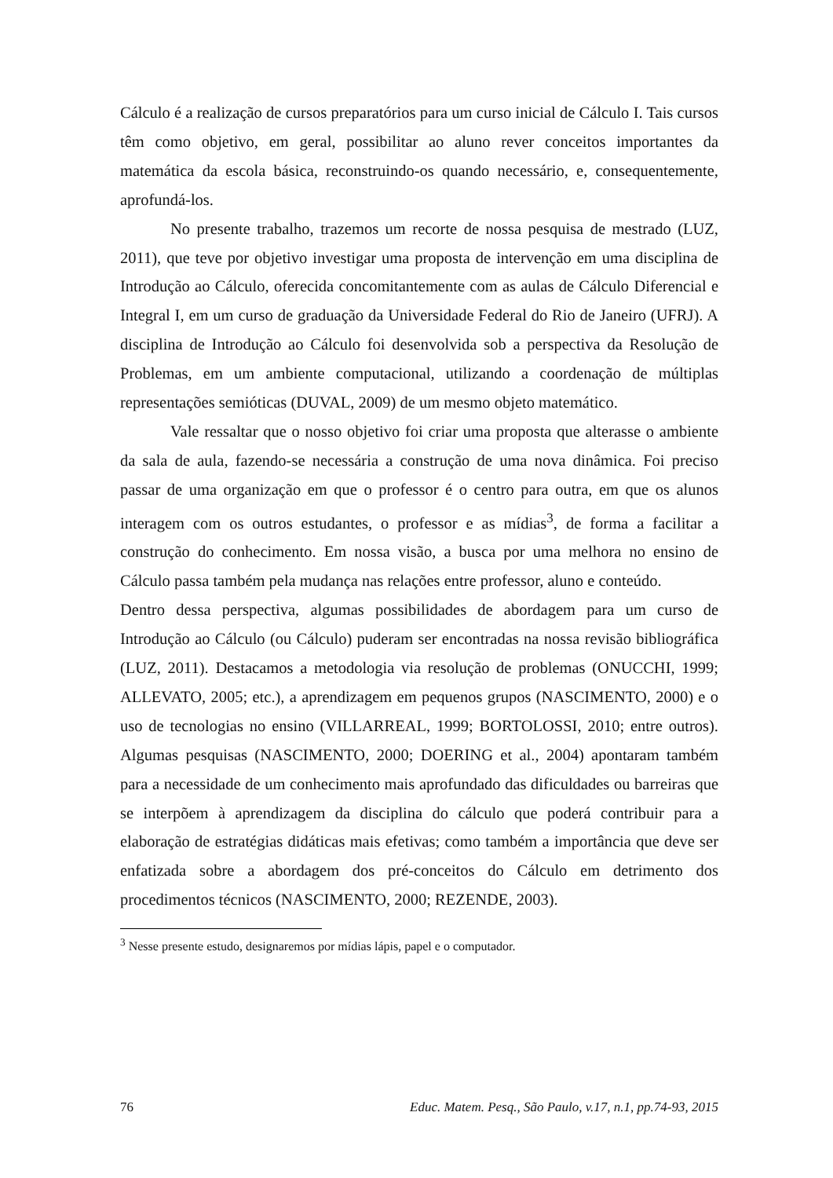Cálculo é a realização de cursos preparatórios para um curso inicial de Cálculo I. Tais cursos têm como objetivo, em geral, possibilitar ao aluno rever conceitos importantes da matemática da escola básica, reconstruindo-os quando necessário, e, consequentemente, aprofundá-los.
No presente trabalho, trazemos um recorte de nossa pesquisa de mestrado (LUZ, 2011), que teve por objetivo investigar uma proposta de intervenção em uma disciplina de Introdução ao Cálculo, oferecida concomitantemente com as aulas de Cálculo Diferencial e Integral I, em um curso de graduação da Universidade Federal do Rio de Janeiro (UFRJ). A disciplina de Introdução ao Cálculo foi desenvolvida sob a perspectiva da Resolução de Problemas, em um ambiente computacional, utilizando a coordenação de múltiplas representações semióticas (DUVAL, 2009) de um mesmo objeto matemático.
Vale ressaltar que o nosso objetivo foi criar uma proposta que alterasse o ambiente da sala de aula, fazendo-se necessária a construção de uma nova dinâmica. Foi preciso passar de uma organização em que o professor é o centro para outra, em que os alunos interagem com os outros estudantes, o professor e as mídias<sup>3</sup>, de forma a facilitar a construção do conhecimento. Em nossa visão, a busca por uma melhora no ensino de Cálculo passa também pela mudança nas relações entre professor, aluno e conteúdo.
Dentro dessa perspectiva, algumas possibilidades de abordagem para um curso de Introdução ao Cálculo (ou Cálculo) puderam ser encontradas na nossa revisão bibliográfica (LUZ, 2011). Destacamos a metodologia via resolução de problemas (ONUCCHI, 1999; ALLEVATO, 2005; etc.), a aprendizagem em pequenos grupos (NASCIMENTO, 2000) e o uso de tecnologias no ensino (VILLARREAL, 1999; BORTOLOSSI, 2010; entre outros). Algumas pesquisas (NASCIMENTO, 2000; DOERING et al., 2004) apontaram também para a necessidade de um conhecimento mais aprofundado das dificuldades ou barreiras que se interpõem à aprendizagem da disciplina do cálculo que poderá contribuir para a elaboração de estratégias didáticas mais efetivas; como também a importância que deve ser enfatizada sobre a abordagem dos pré-conceitos do Cálculo em detrimento dos procedimentos técnicos (NASCIMENTO, 2000; REZENDE, 2003).
<sup>3</sup> Nesse presente estudo, designaremos por mídias lápis, papel e o computador.
76 Educ. Matem. Pesq., São Paulo, v.17, n.1, pp.74-93, 2015